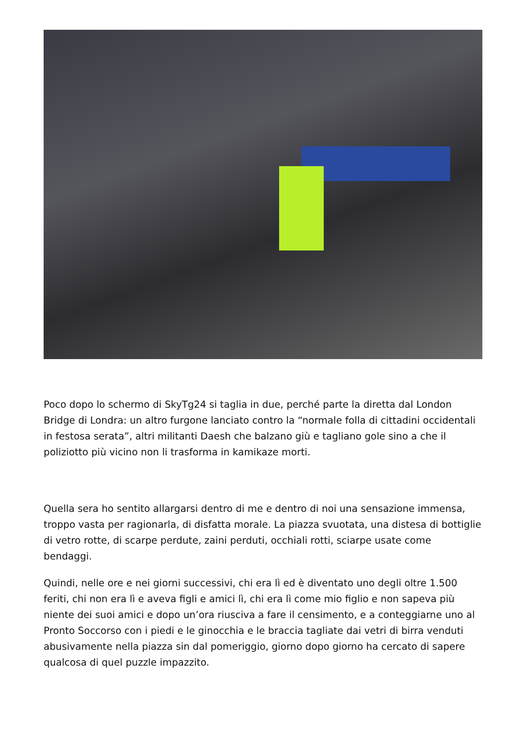Poco dopo lo schermo di SkyTg24 si taglia in due, perché parte la diretta dal London Bridge di Londra: un altro furgone lanciato contro la “normale folla di cittadini occidentali in festosa serata”, altri militanti Daesh che balzano giù e tagliano gole sino a che il poliziotto più vicino non li trasforma in kamikaze morti.
Quella sera ho sentito allargarsi dentro di me e dentro di noi una sensazione immensa, troppo vasta per ragionarla, di disfatta morale. La piazza svuotata, una distesa di bottiglie di vetro rotte, di scarpe perdute, zaini perduti, occhiali rotti, sciarpe usate come bendaggi.
Quindi, nelle ore e nei giorni successivi, chi era lì ed è diventato uno degli oltre 1.500 feriti, chi non era lì e aveva figli e amici lì, chi era lì come mio figlio e non sapeva più niente dei suoi amici e dopo un’ora riusciva a fare il censimento, e a conteggiarne uno al Pronto Soccorso con i piedi e le ginocchia e le braccia tagliate dai vetri di birra venduti abusivamente nella piazza sin dal pomeriggio, giorno dopo giorno ha cercato di sapere qualcosa di quel puzzle impazzito.